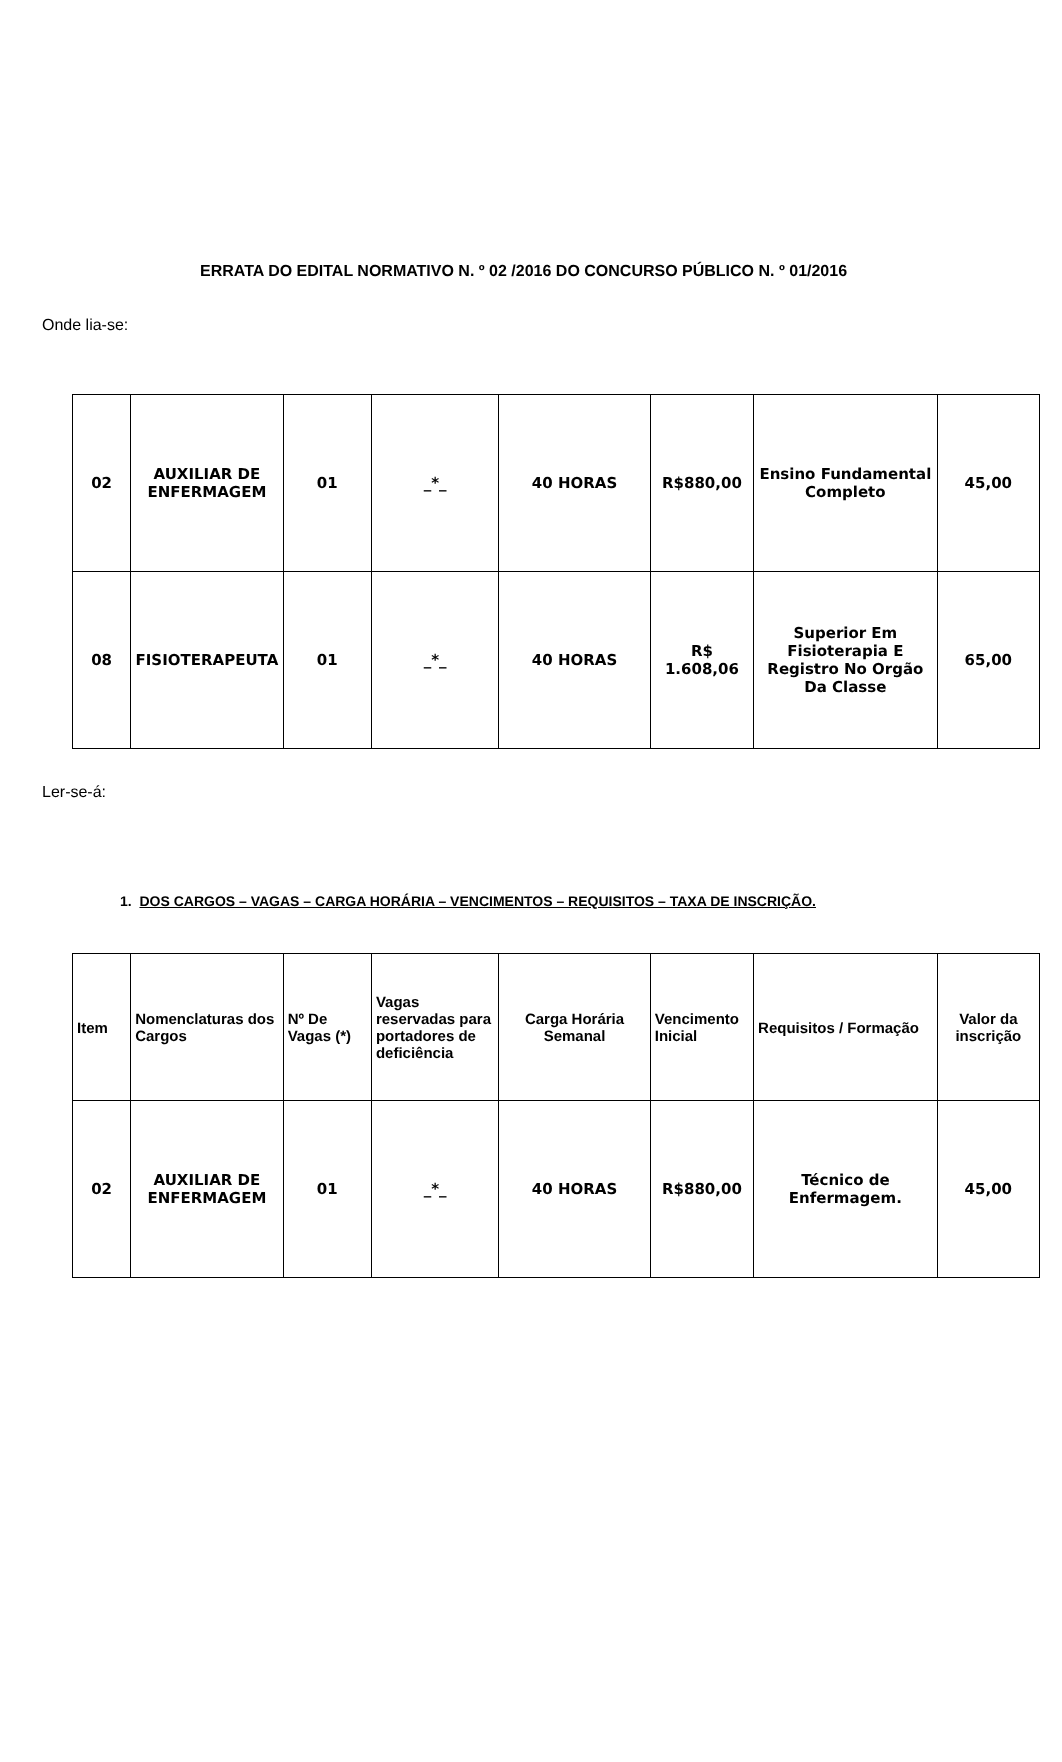ERRATA DO EDITAL NORMATIVO N. º 02 /2016 DO CONCURSO PÚBLICO N. º 01/2016
Onde lia-se:
| 02 | AUXILIAR DE ENFERMAGEM | 01 | _*_ | 40 HORAS | R$880,00 | Ensino Fundamental Completo | 45,00 |
| 08 | FISIOTERAPEUTA | 01 | _*_ | 40 HORAS | R$ 1.608,06 | Superior Em Fisioterapia E Registro No Orgão Da Classe | 65,00 |
Ler-se-á:
1. DOS CARGOS – VAGAS – CARGA HORÁRIA – VENCIMENTOS – REQUISITOS – TAXA DE INSCRIÇÃO.
| Item | Nomenclaturas dos Cargos | Nº De Vagas (*) | Vagas reservadas para portadores de deficiência | Carga Horária Semanal | Vencimento Inicial | Requisitos / Formação | Valor da inscrição |
| --- | --- | --- | --- | --- | --- | --- | --- |
| 02 | AUXILIAR DE ENFERMAGEM | 01 | _*_ | 40 HORAS | R$880,00 | Técnico de Enfermagem. | 45,00 |